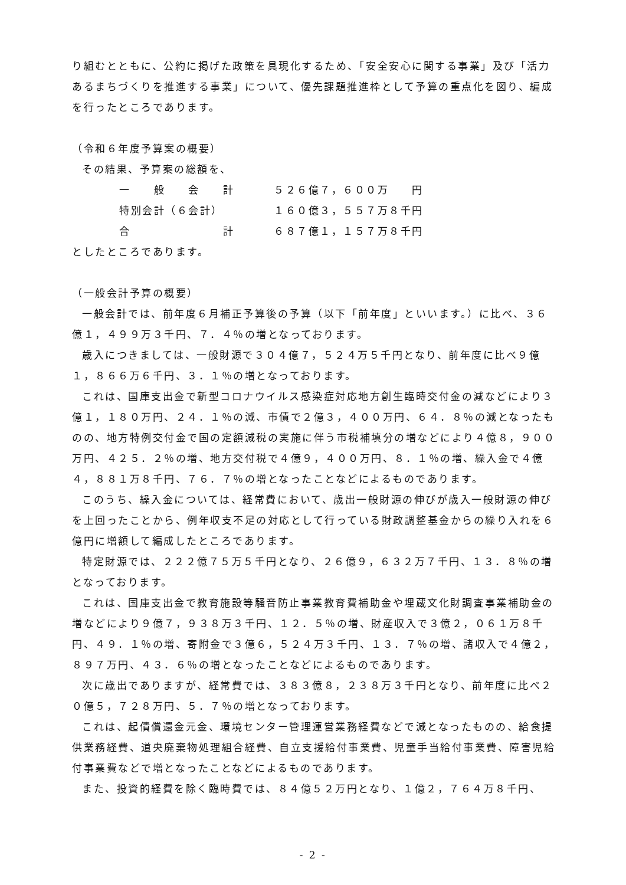り組むとともに、公約に掲げた政策を具現化するため、「安全安心に関する事業」及び「活力あるまちづくりを推進する事業」について、優先課題推進枠として予算の重点化を図り、編成を行ったところであります。
（令和６年度予算案の概要）
その結果、予算案の総額を、
| 一 般 会 計 | ５２６億７，６００万 円 |
| 特別会計（６会計） | １６０億３，５５７万８千円 |
| 合 計 | ６８７億１，１５７万８千円 |
としたところであります。
（一般会計予算の概要）
一般会計では、前年度６月補正予算後の予算（以下「前年度」といいます。）に比べ、３６億１，４９９万３千円、７．４％の増となっております。
歳入につきましては、一般財源で３０４億７，５２４万５千円となり、前年度に比べ９億１，８６６万６千円、３．１％の増となっております。
これは、国庫支出金で新型コロナウイルス感染症対応地方創生臨時交付金の減などにより３億１，１８０万円、２４．１％の減、市債で２億３，４００万円、６４．８％の減となったものの、地方特例交付金で国の定額減税の実施に伴う市税補填分の増などにより４億８，９００万円、４２５．２％の増、地方交付税で４億９，４００万円、８．１％の増、繰入金で４億４，８８１万８千円、７６．７％の増となったことなどによるものであります。
このうち、繰入金については、経常費において、歳出一般財源の伸びが歳入一般財源の伸びを上回ったことから、例年収支不足の対応として行っている財政調整基金からの繰り入れを６億円に増額して編成したところであります。
特定財源では、２２２億７５万５千円となり、２６億９，６３２万７千円、１３．８％の増となっております。
これは、国庫支出金で教育施設等騒音防止事業教育費補助金や埋蔵文化財調査事業補助金の増などにより９億７，９３８万３千円、１２．５％の増、財産収入で３億２，０６１万８千円、４９．１％の増、寄附金で３億６，５２４万３千円、１３．７％の増、諸収入で４億２，８９７万円、４３．６％の増となったことなどによるものであります。
次に歳出でありますが、経常費では、３８３億８，２３８万３千円となり、前年度に比べ２０億５，７２８万円、５．７％の増となっております。
これは、起債償還金元金、環境センター管理運営業務経費などで減となったものの、給食提供業務経費、道央廃棄物処理組合経費、自立支援給付事業費、児童手当給付事業費、障害児給付事業費などで増となったことなどによるものであります。
また、投資的経費を除く臨時費では、８４億５２万円となり、１億２，７６４万８千円、
- 2 -